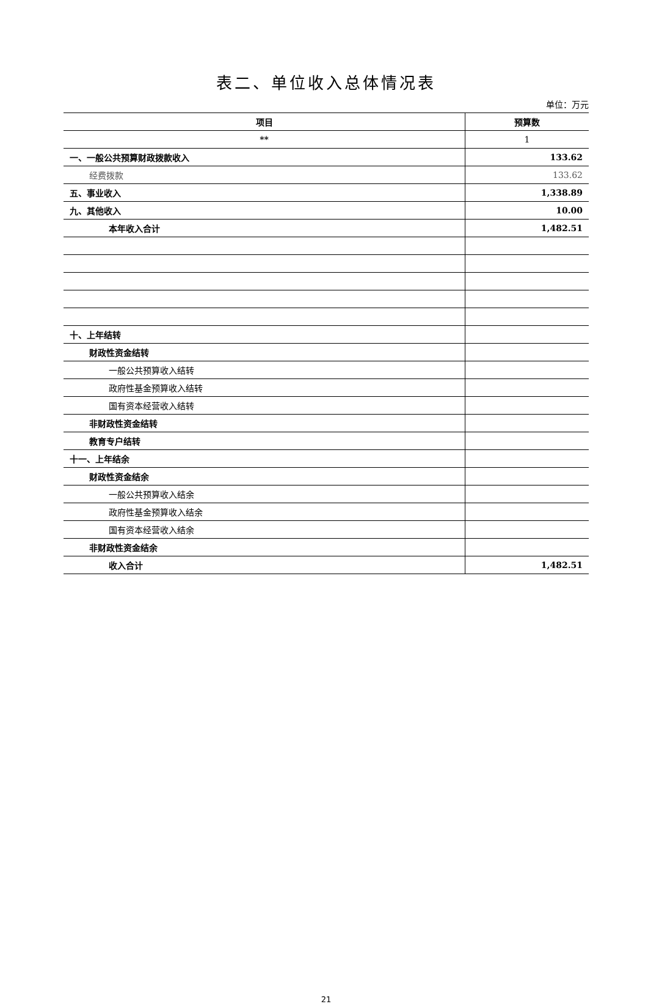表二、单位收入总体情况表
单位：万元
| 项目 | 预算数 |
| --- | --- |
| ** | 1 |
| 一、一般公共预算财政拨款收入 | 133.62 |
| 经费拨款 | 133.62 |
| 五、事业收入 | 1,338.89 |
| 九、其他收入 | 10.00 |
| 本年收入合计 | 1,482.51 |
| 十、上年结转 | |
| 财政性资金结转 | |
| 一般公共预算收入结转 | |
| 政府性基金预算收入结转 | |
| 国有资本经营收入结转 | |
| 非财政性资金结转 | |
| 教育专户结转 | |
| 十一、上年结余 | |
| 财政性资金结余 | |
| 一般公共预算收入结余 | |
| 政府性基金预算收入结余 | |
| 国有资本经营收入结余 | |
| 非财政性资金结余 | |
| 收入合计 | 1,482.51 |
21